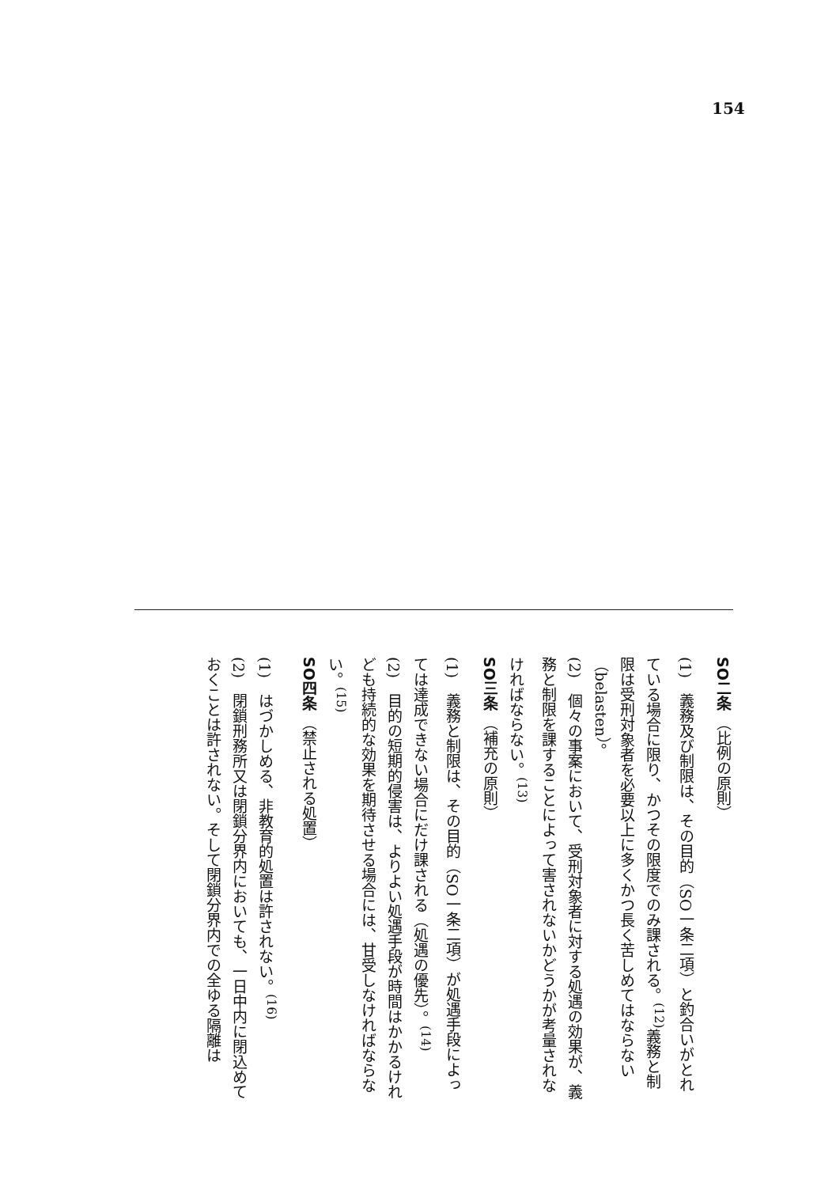154
SO二条 （比例の原則）
(1)　義務及び制限は、その目的（SO一条二項）と釣合いがとれている場合に限り、かつその限度でのみ課される。<sup>(12)</sup>義務と制限は受刑対象者を必要以上に多くかつ長く苦しめてはならない（belasten）。
(2)　個々の事案において、受刑対象者に対する処遇の効果が、義務と制限を課することによって害されないかどうかが考量されなければならない。<sup>(13)</sup>
SO三条 （補充の原則）
(1)　義務と制限は、その目的（SO一条二項）が処遇手段によっては達成できない場合にだけ課される（処遇の優先）。<sup>(14)</sup>
(2)　目的の短期的侵害は、よりよい処遇手段が時間はかかるけれども持続的な効果を期待させる場合には、甘受しなければならない。<sup>(15)</sup>
SO四条 （禁止される処置）
(1)　はづかしめる、非教育的処置は許されない。<sup>(16)</sup>
(2)　閉鎖刑務所又は閉鎖分界内においても、一日中内に閉込めておくことは許されない。そして閉鎖分界内での全ゆる隔離は